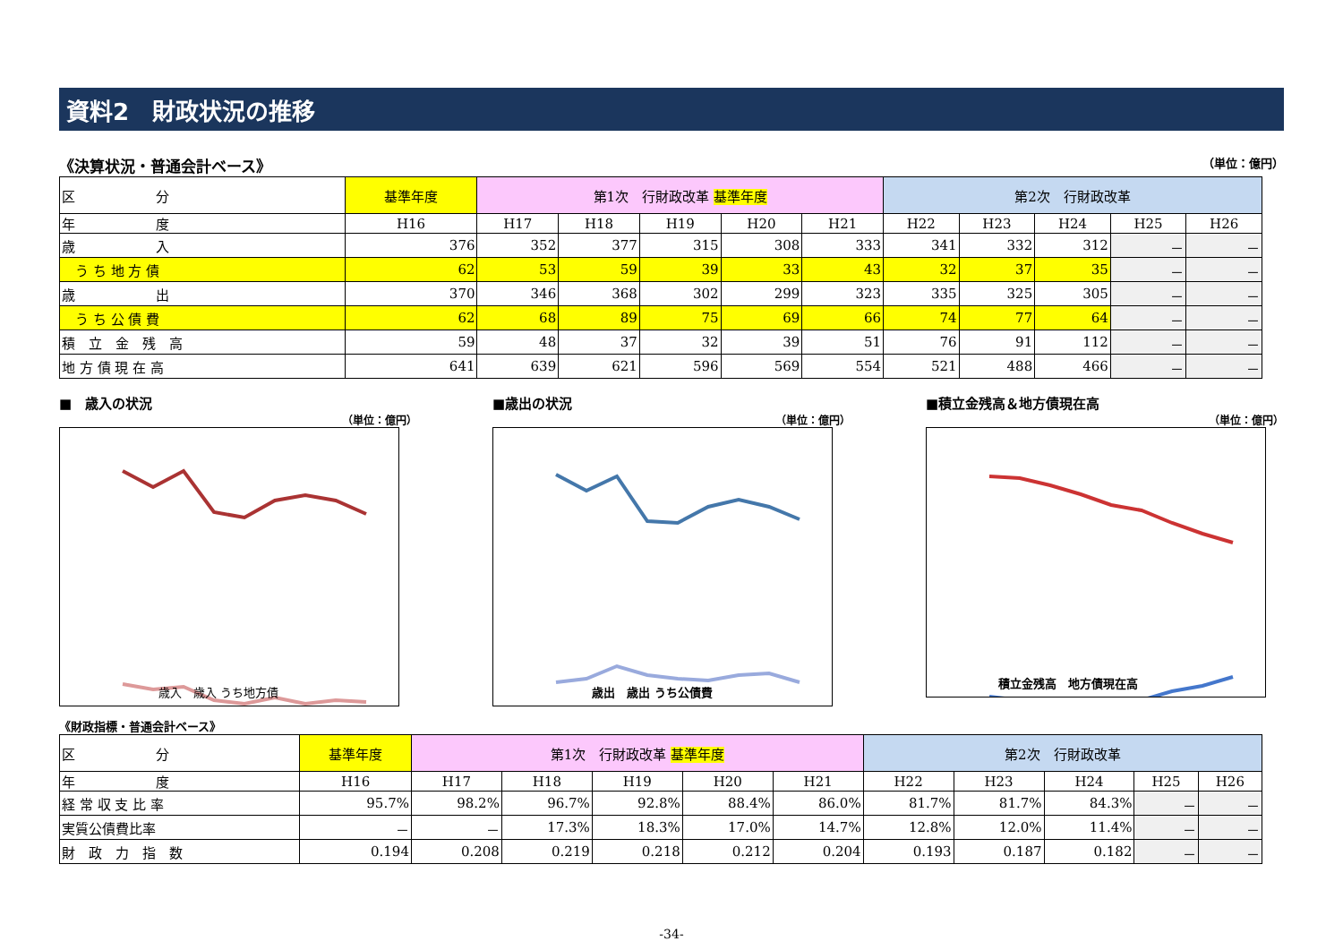資料2　財政状況の推移
《決算状況・普通会計ベース》 （単位：億円）
| 区 分 | 基準年度 | 第1次 行財政改革 基準年度 | | | | | 第2次 行財政改革 | | | | |
| --- | --- | --- | --- | --- | --- | --- | --- | --- | --- | --- | --- |
| 年 度 | H16 | H17 | H18 | H19 | H20 | H21 | H22 | H23 | H24 | H25 | H26 |
| 歳 入 | 376 | 352 | 377 | 315 | 308 | 333 | 341 | 332 | 312 | － | － |
| う ち 地 方 債 | 62 | 53 | 59 | 39 | 33 | 43 | 32 | 37 | 35 | － | － |
| 歳 出 | 370 | 346 | 368 | 302 | 299 | 323 | 335 | 325 | 305 | － | － |
| う ち 公 債 費 | 62 | 68 | 89 | 75 | 69 | 66 | 74 | 77 | 64 | － | － |
| 積 立 金 残 高 | 59 | 48 | 37 | 32 | 39 | 51 | 76 | 91 | 112 | － | － |
| 地 方 債 現 在 高 | 641 | 639 | 621 | 596 | 569 | 554 | 521 | 488 | 466 | － | － |
■　歳入の状況
（単位：億円）
歳入　歳入 うち地方債
■歳出の状況
（単位：億円）
歳出　歳出 うち公債費
■積立金残高＆地方債現在高
（単位：億円）
積立金残高　地方債現在高
《財政指標・普通会計ベース》
| 区 分 | 基準年度 | 第1次 行財政改革 基準年度 | | | | | 第2次 行財政改革 | | | | |
| --- | --- | --- | --- | --- | --- | --- | --- | --- | --- | --- | --- |
| 年 度 | H16 | H17 | H18 | H19 | H20 | H21 | H22 | H23 | H24 | H25 | H26 |
| 経 常 収 支 比 率 | 95.7% | 98.2% | 96.7% | 92.8% | 88.4% | 86.0% | 81.7% | 81.7% | 84.3% | － | － |
| 実質公債費比率 | － | － | 17.3% | 18.3% | 17.0% | 14.7% | 12.8% | 12.0% | 11.4% | － | － |
| 財 政 力 指 数 | 0.194 | 0.208 | 0.219 | 0.218 | 0.212 | 0.204 | 0.193 | 0.187 | 0.182 | － | － |
-34-